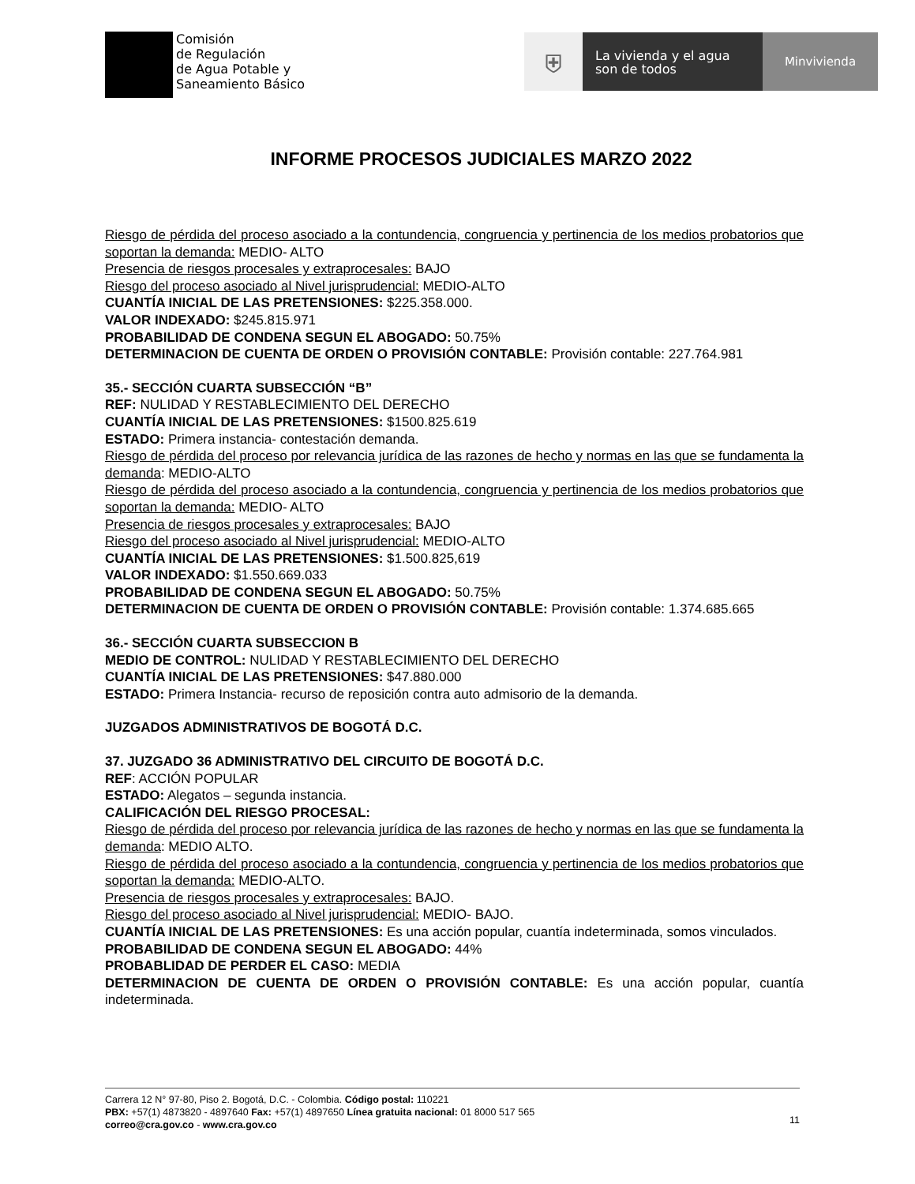Comisión
de Regulación
de Agua Potable y
Saneamiento Básico
⛨
La vivienda y el agua son de todos
Minvivienda
INFORME PROCESOS JUDICIALES MARZO 2022
Riesgo de pérdida del proceso asociado a la contundencia, congruencia y pertinencia de los medios probatorios que soportan la demanda: MEDIO- ALTO
Presencia de riesgos procesales y extraprocesales: BAJO
Riesgo del proceso asociado al Nivel jurisprudencial: MEDIO-ALTO
CUANTÍA INICIAL DE LAS PRETENSIONES: $225.358.000.
VALOR INDEXADO: $245.815.971
PROBABILIDAD DE CONDENA SEGUN EL ABOGADO: 50.75%
DETERMINACION DE CUENTA DE ORDEN O PROVISIÓN CONTABLE: Provisión contable: 227.764.981
35.- SECCIÓN CUARTA SUBSECCIÓN “B”
REF: NULIDAD Y RESTABLECIMIENTO DEL DERECHO
CUANTÍA INICIAL DE LAS PRETENSIONES: $1500.825.619
ESTADO: Primera instancia- contestación demanda.
Riesgo de pérdida del proceso por relevancia jurídica de las razones de hecho y normas en las que se fundamenta la demanda: MEDIO-ALTO
Riesgo de pérdida del proceso asociado a la contundencia, congruencia y pertinencia de los medios probatorios que soportan la demanda: MEDIO- ALTO
Presencia de riesgos procesales y extraprocesales: BAJO
Riesgo del proceso asociado al Nivel jurisprudencial: MEDIO-ALTO
CUANTÍA INICIAL DE LAS PRETENSIONES: $1.500.825,619
VALOR INDEXADO: $1.550.669.033
PROBABILIDAD DE CONDENA SEGUN EL ABOGADO: 50.75%
DETERMINACION DE CUENTA DE ORDEN O PROVISIÓN CONTABLE: Provisión contable: 1.374.685.665
36.- SECCIÓN CUARTA SUBSECCION B
MEDIO DE CONTROL: NULIDAD Y RESTABLECIMIENTO DEL DERECHO
CUANTÍA INICIAL DE LAS PRETENSIONES: $47.880.000
ESTADO: Primera Instancia- recurso de reposición contra auto admisorio de la demanda.
JUZGADOS ADMINISTRATIVOS DE BOGOTÁ D.C.
37. JUZGADO 36 ADMINISTRATIVO DEL CIRCUITO DE BOGOTÁ D.C.
REF: ACCIÓN POPULAR
ESTADO: Alegatos – segunda instancia.
CALIFICACIÓN DEL RIESGO PROCESAL:
Riesgo de pérdida del proceso por relevancia jurídica de las razones de hecho y normas en las que se fundamenta la demanda: MEDIO ALTO.
Riesgo de pérdida del proceso asociado a la contundencia, congruencia y pertinencia de los medios probatorios que soportan la demanda: MEDIO-ALTO.
Presencia de riesgos procesales y extraprocesales: BAJO.
Riesgo del proceso asociado al Nivel jurisprudencial: MEDIO- BAJO.
CUANTÍA INICIAL DE LAS PRETENSIONES: Es una acción popular, cuantía indeterminada, somos vinculados.
PROBABILIDAD DE CONDENA SEGUN EL ABOGADO: 44%
PROBABLIDAD DE PERDER EL CASO: MEDIA
DETERMINACION DE CUENTA DE ORDEN O PROVISIÓN CONTABLE: Es una acción popular, cuantía indeterminada.
Carrera 12 N° 97-80, Piso 2. Bogotá, D.C. - Colombia. Código postal: 110221
PBX: +57(1) 4873820 - 4897640 Fax: +57(1) 4897650 Línea gratuita nacional: 01 8000 517 565
correo@cra.gov.co - www.cra.gov.co
11